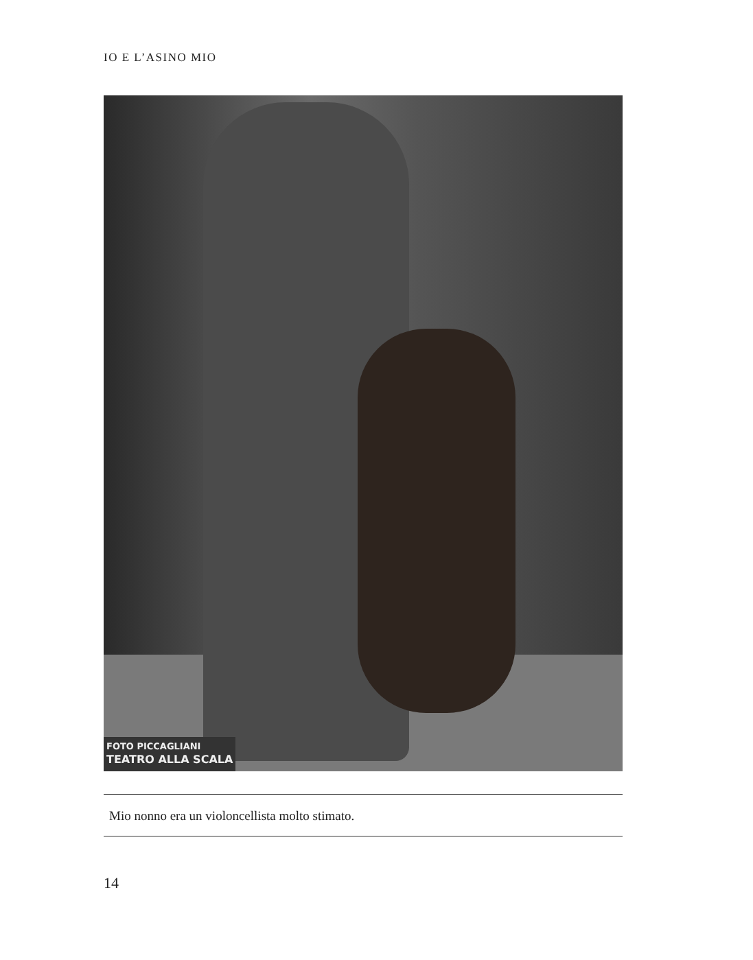IO E L’ASINO MIO
FOTO PICCAGLIANI
TEATRO ALLA SCALA
Mio nonno era un violoncellista molto stimato.
14